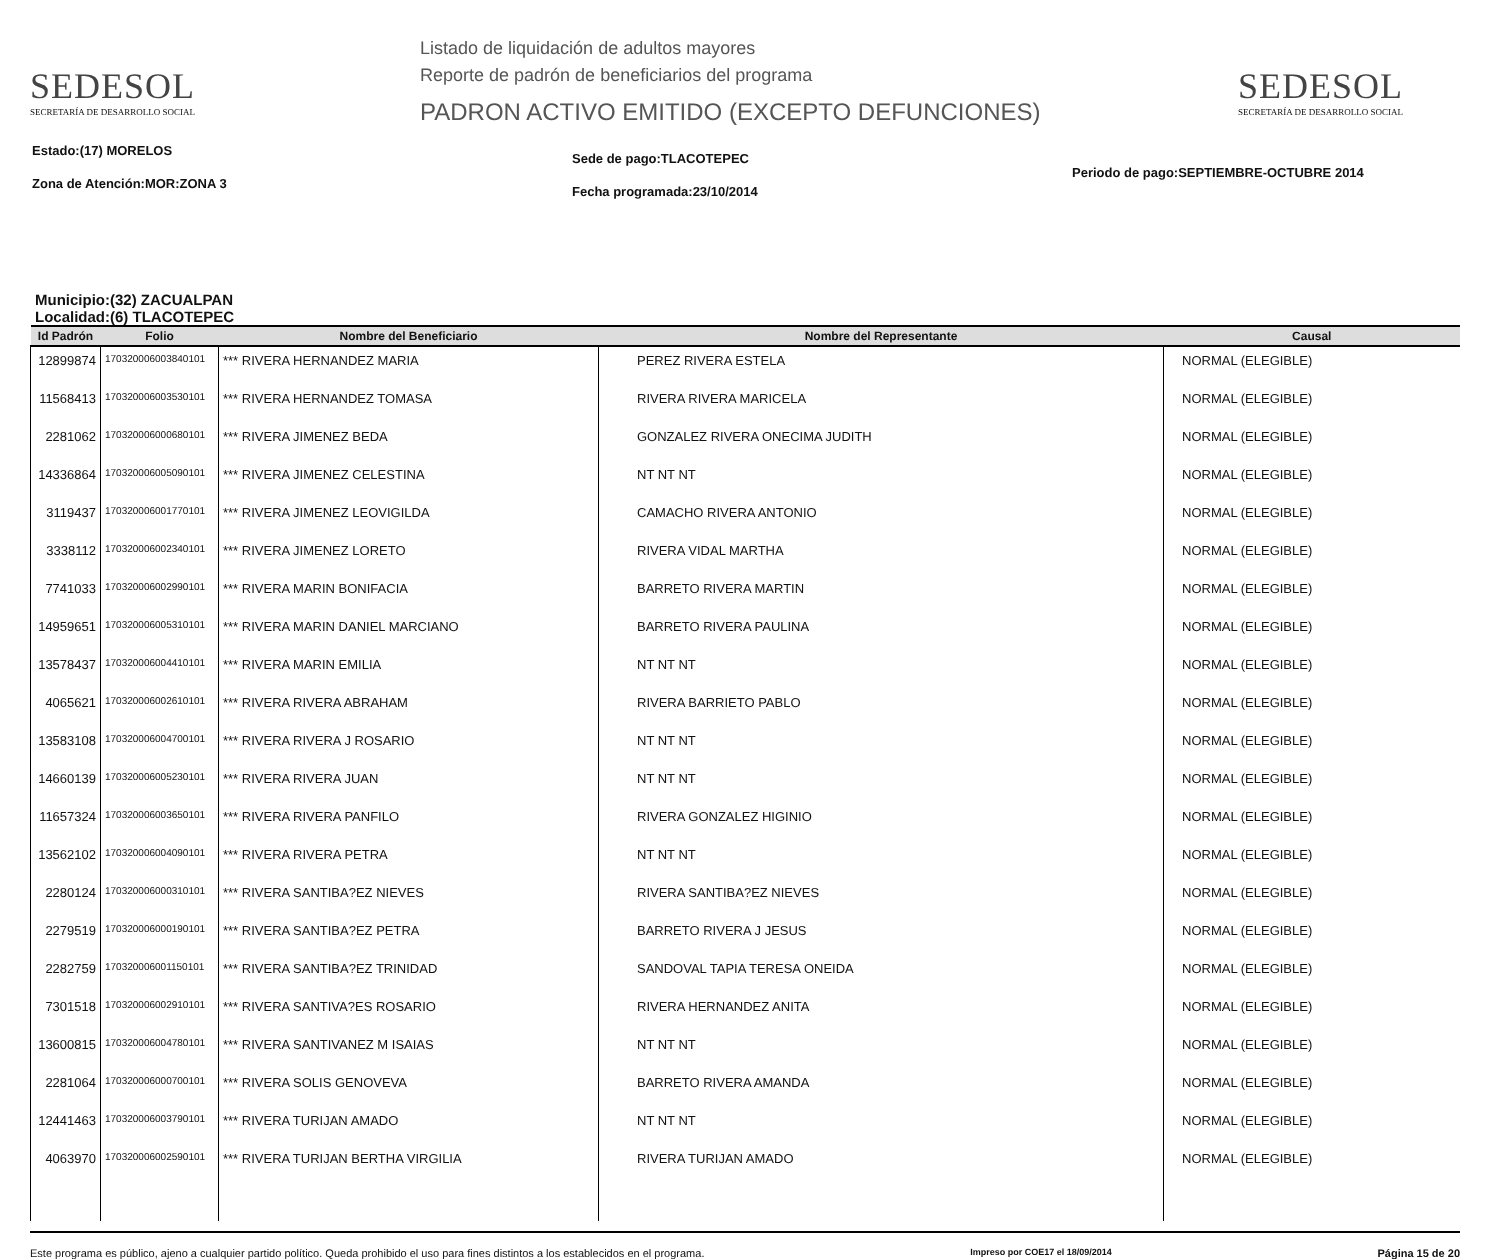SEDESOL
SECRETARÍA DE DESARROLLO SOCIAL
Listado de liquidación de adultos mayores
Reporte de padrón de beneficiarios del programa
PADRON ACTIVO EMITIDO (EXCEPTO DEFUNCIONES)
SEDESOL
SECRETARÍA DE DESARROLLO SOCIAL
Estado:(17) MORELOS
Zona de Atención:MOR:ZONA 3
Sede de pago:TLACOTEPEC
Fecha programada:23/10/2014
Periodo de pago:SEPTIEMBRE-OCTUBRE 2014
Municipio:(32) ZACUALPAN
Localidad:(6) TLACOTEPEC
| Id Padrón | Folio | Nombre del Beneficiario | Nombre del Representante | Causal |
| --- | --- | --- | --- | --- |
| 12899874 | 170320006003840101 | *** RIVERA HERNANDEZ MARIA | PEREZ RIVERA ESTELA | NORMAL (ELEGIBLE) |
| 11568413 | 170320006003530101 | *** RIVERA HERNANDEZ TOMASA | RIVERA RIVERA MARICELA | NORMAL (ELEGIBLE) |
| 2281062 | 170320006000680101 | *** RIVERA JIMENEZ BEDA | GONZALEZ RIVERA ONECIMA JUDITH | NORMAL (ELEGIBLE) |
| 14336864 | 170320006005090101 | *** RIVERA JIMENEZ CELESTINA | NT NT NT | NORMAL (ELEGIBLE) |
| 3119437 | 170320006001770101 | *** RIVERA JIMENEZ LEOVIGILDA | CAMACHO RIVERA ANTONIO | NORMAL (ELEGIBLE) |
| 3338112 | 170320006002340101 | *** RIVERA JIMENEZ LORETO | RIVERA VIDAL MARTHA | NORMAL (ELEGIBLE) |
| 7741033 | 170320006002990101 | *** RIVERA MARIN BONIFACIA | BARRETO RIVERA MARTIN | NORMAL (ELEGIBLE) |
| 14959651 | 170320006005310101 | *** RIVERA MARIN DANIEL MARCIANO | BARRETO RIVERA PAULINA | NORMAL (ELEGIBLE) |
| 13578437 | 170320006004410101 | *** RIVERA MARIN EMILIA | NT NT NT | NORMAL (ELEGIBLE) |
| 4065621 | 170320006002610101 | *** RIVERA RIVERA ABRAHAM | RIVERA BARRIETO PABLO | NORMAL (ELEGIBLE) |
| 13583108 | 170320006004700101 | *** RIVERA RIVERA J ROSARIO | NT NT NT | NORMAL (ELEGIBLE) |
| 14660139 | 170320006005230101 | *** RIVERA RIVERA JUAN | NT NT NT | NORMAL (ELEGIBLE) |
| 11657324 | 170320006003650101 | *** RIVERA RIVERA PANFILO | RIVERA GONZALEZ HIGINIO | NORMAL (ELEGIBLE) |
| 13562102 | 170320006004090101 | *** RIVERA RIVERA PETRA | NT NT NT | NORMAL (ELEGIBLE) |
| 2280124 | 170320006000310101 | *** RIVERA SANTIBA?EZ NIEVES | RIVERA SANTIBA?EZ NIEVES | NORMAL (ELEGIBLE) |
| 2279519 | 170320006000190101 | *** RIVERA SANTIBA?EZ PETRA | BARRETO RIVERA J JESUS | NORMAL (ELEGIBLE) |
| 2282759 | 170320006001150101 | *** RIVERA SANTIBA?EZ TRINIDAD | SANDOVAL TAPIA TERESA ONEIDA | NORMAL (ELEGIBLE) |
| 7301518 | 170320006002910101 | *** RIVERA SANTIVA?ES ROSARIO | RIVERA HERNANDEZ ANITA | NORMAL (ELEGIBLE) |
| 13600815 | 170320006004780101 | *** RIVERA SANTIVANEZ M ISAIAS | NT NT NT | NORMAL (ELEGIBLE) |
| 2281064 | 170320006000700101 | *** RIVERA SOLIS GENOVEVA | BARRETO RIVERA AMANDA | NORMAL (ELEGIBLE) |
| 12441463 | 170320006003790101 | *** RIVERA TURIJAN AMADO | NT NT NT | NORMAL (ELEGIBLE) |
| 4063970 | 170320006002590101 | *** RIVERA TURIJAN BERTHA VIRGILIA | RIVERA TURIJAN AMADO | NORMAL (ELEGIBLE) |
Este programa es público, ajeno a cualquier partido político. Queda prohibido el uso para fines distintos a los establecidos en el programa. Impreso por COE17 el 18/09/2014 Página 15 de 20